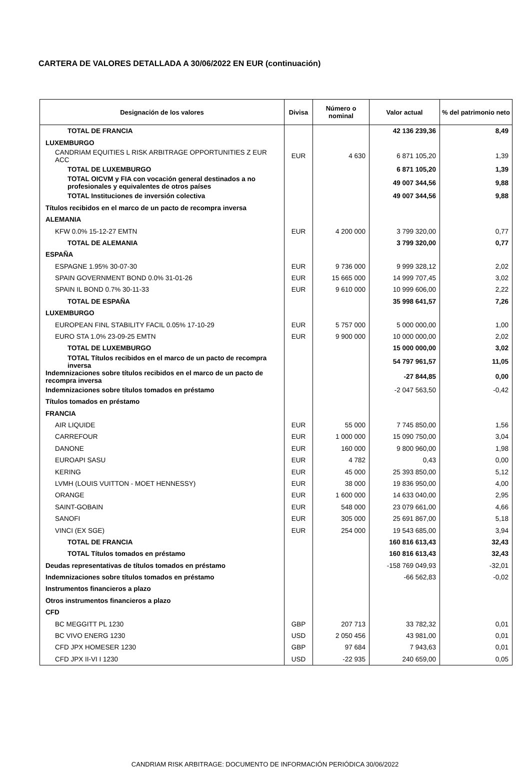CARTERA DE VALORES DETALLADA A 30/06/2022 EN EUR (continuación)
| Designación de los valores | Divisa | Número o nominal | Valor actual | % del patrimonio neto |
| --- | --- | --- | --- | --- |
| TOTAL DE FRANCIA | | | 42 136 239,36 | 8,49 |
| LUXEMBURGO | | | | |
| CANDRIAM EQUITIES L RISK ARBITRAGE OPPORTUNITIES Z EUR ACC | EUR | 4 630 | 6 871 105,20 | 1,39 |
| TOTAL DE LUXEMBURGO | | | 6 871 105,20 | 1,39 |
| TOTAL OICVM y FIA con vocación general destinados a no profesionales y equivalentes de otros países | | | 49 007 344,56 | 9,88 |
| TOTAL Instituciones de inversión colectiva | | | 49 007 344,56 | 9,88 |
| Títulos recibidos en el marco de un pacto de recompra inversa | | | | |
| ALEMANIA | | | | |
| KFW 0.0% 15-12-27 EMTN | EUR | 4 200 000 | 3 799 320,00 | 0,77 |
| TOTAL DE ALEMANIA | | | 3 799 320,00 | 0,77 |
| ESPAÑA | | | | |
| ESPAGNE 1.95% 30-07-30 | EUR | 9 736 000 | 9 999 328,12 | 2,02 |
| SPAIN GOVERNMENT BOND 0.0% 31-01-26 | EUR | 15 665 000 | 14 999 707,45 | 3,02 |
| SPAIN IL BOND 0.7% 30-11-33 | EUR | 9 610 000 | 10 999 606,00 | 2,22 |
| TOTAL DE ESPAÑA | | | 35 998 641,57 | 7,26 |
| LUXEMBURGO | | | | |
| EUROPEAN FINL STABILITY FACIL 0.05% 17-10-29 | EUR | 5 757 000 | 5 000 000,00 | 1,00 |
| EURO STA 1.0% 23-09-25 EMTN | EUR | 9 900 000 | 10 000 000,00 | 2,02 |
| TOTAL DE LUXEMBURGO | | | 15 000 000,00 | 3,02 |
| TOTAL Títulos recibidos en el marco de un pacto de recompra inversa | | | 54 797 961,57 | 11,05 |
| Indemnizaciones sobre títulos recibidos en el marco de un pacto de recompra inversa | | | -27 844,85 | 0,00 |
| Indemnizaciones sobre títulos tomados en préstamo | | | -2 047 563,50 | -0,42 |
| Títulos tomados en préstamo | | | | |
| FRANCIA | | | | |
| AIR LIQUIDE | EUR | 55 000 | 7 745 850,00 | 1,56 |
| CARREFOUR | EUR | 1 000 000 | 15 090 750,00 | 3,04 |
| DANONE | EUR | 160 000 | 9 800 960,00 | 1,98 |
| EUROAPI SASU | EUR | 4 782 | 0,43 | 0,00 |
| KERING | EUR | 45 000 | 25 393 850,00 | 5,12 |
| LVMH (LOUIS VUITTON - MOET HENNESSY) | EUR | 38 000 | 19 836 950,00 | 4,00 |
| ORANGE | EUR | 1 600 000 | 14 633 040,00 | 2,95 |
| SAINT-GOBAIN | EUR | 548 000 | 23 079 661,00 | 4,66 |
| SANOFI | EUR | 305 000 | 25 691 867,00 | 5,18 |
| VINCI (EX SGE) | EUR | 254 000 | 19 543 685,00 | 3,94 |
| TOTAL DE FRANCIA | | | 160 816 613,43 | 32,43 |
| TOTAL Títulos tomados en préstamo | | | 160 816 613,43 | 32,43 |
| Deudas representativas de títulos tomados en préstamo | | | -158 769 049,93 | -32,01 |
| Indemnizaciones sobre títulos tomados en préstamo | | | -66 562,83 | -0,02 |
| Instrumentos financieros a plazo | | | | |
| Otros instrumentos financieros a plazo | | | | |
| CFD | | | | |
| BC MEGGITT PL 1230 | GBP | 207 713 | 33 782,32 | 0,01 |
| BC VIVO ENERG 1230 | USD | 2 050 456 | 43 981,00 | 0,01 |
| CFD JPX HOMESER 1230 | GBP | 97 684 | 7 943,63 | 0,01 |
| CFD JPX II-VI I 1230 | USD | -22 935 | 240 659,00 | 0,05 |
CANDRIAM RISK ARBITRAGE: DOCUMENTO DE INFORMACIÓN PERIÓDICA 30/06/2022